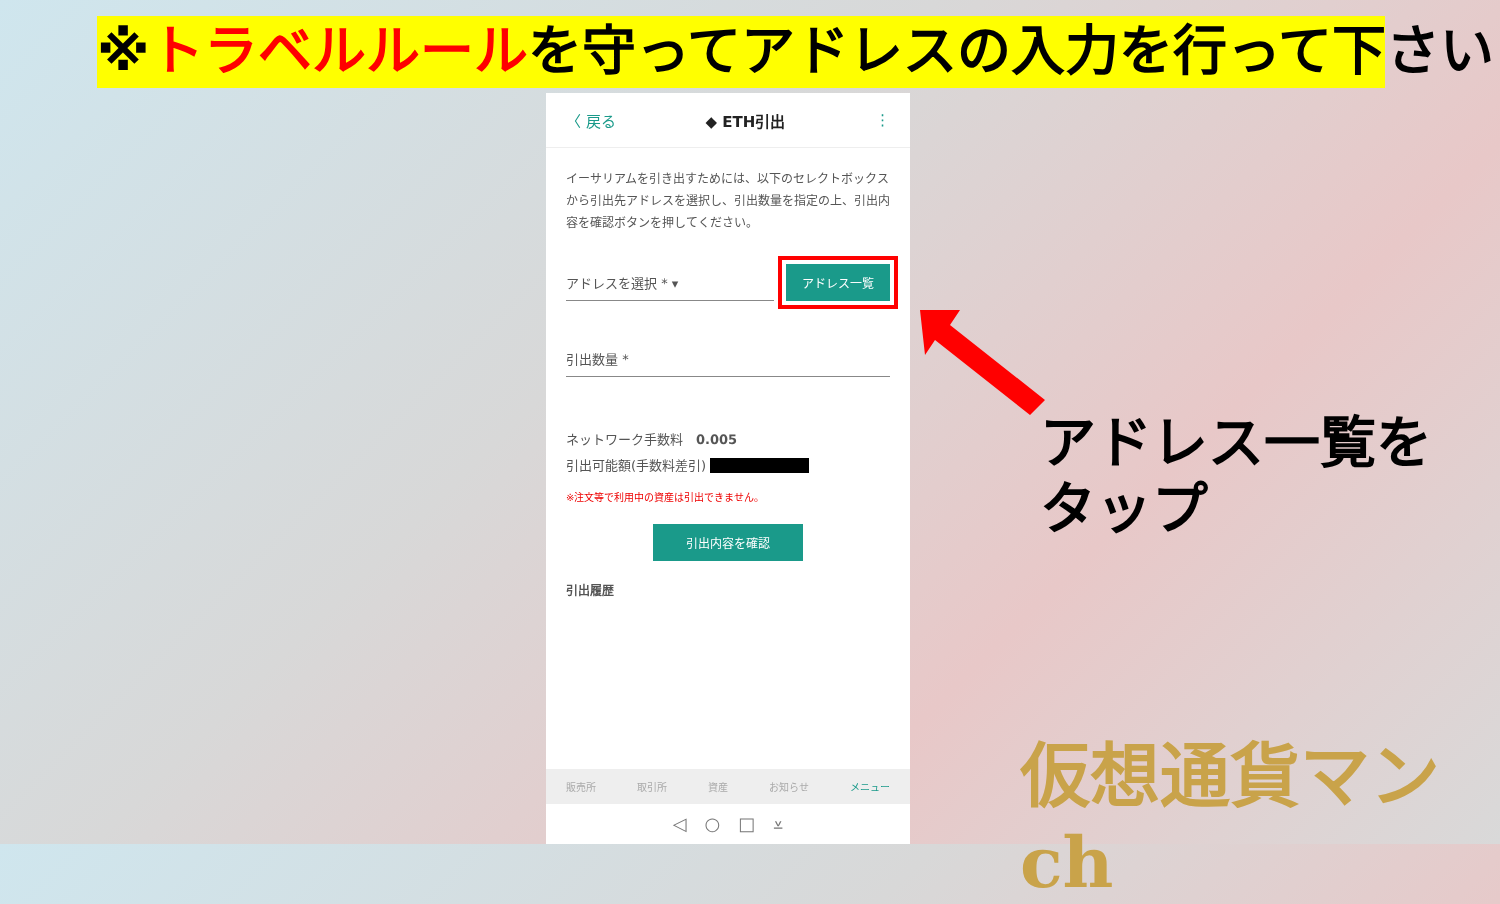※トラベルルールを守ってアドレスの入力を行って下さい
〈 戻る ◆ ETH引出 ⋮
イーサリアムを引き出すためには、以下のセレクトボックスから引出先アドレスを選択し、引出数量を指定の上、引出内容を確認ボタンを押してください。
アドレスを選択 * ▾ アドレス一覧
引出数量 *
ネットワーク手数料　0.005
引出可能額(手数料差引) ■■■■■■■■
※注文等で利用中の資産は引出できません。
引出内容を確認
引出履歴
販売所 取引所 資産 お知らせ メニュー
◁　○　□　⩡
アドレス一覧を
タップ
仮想通貨マンch